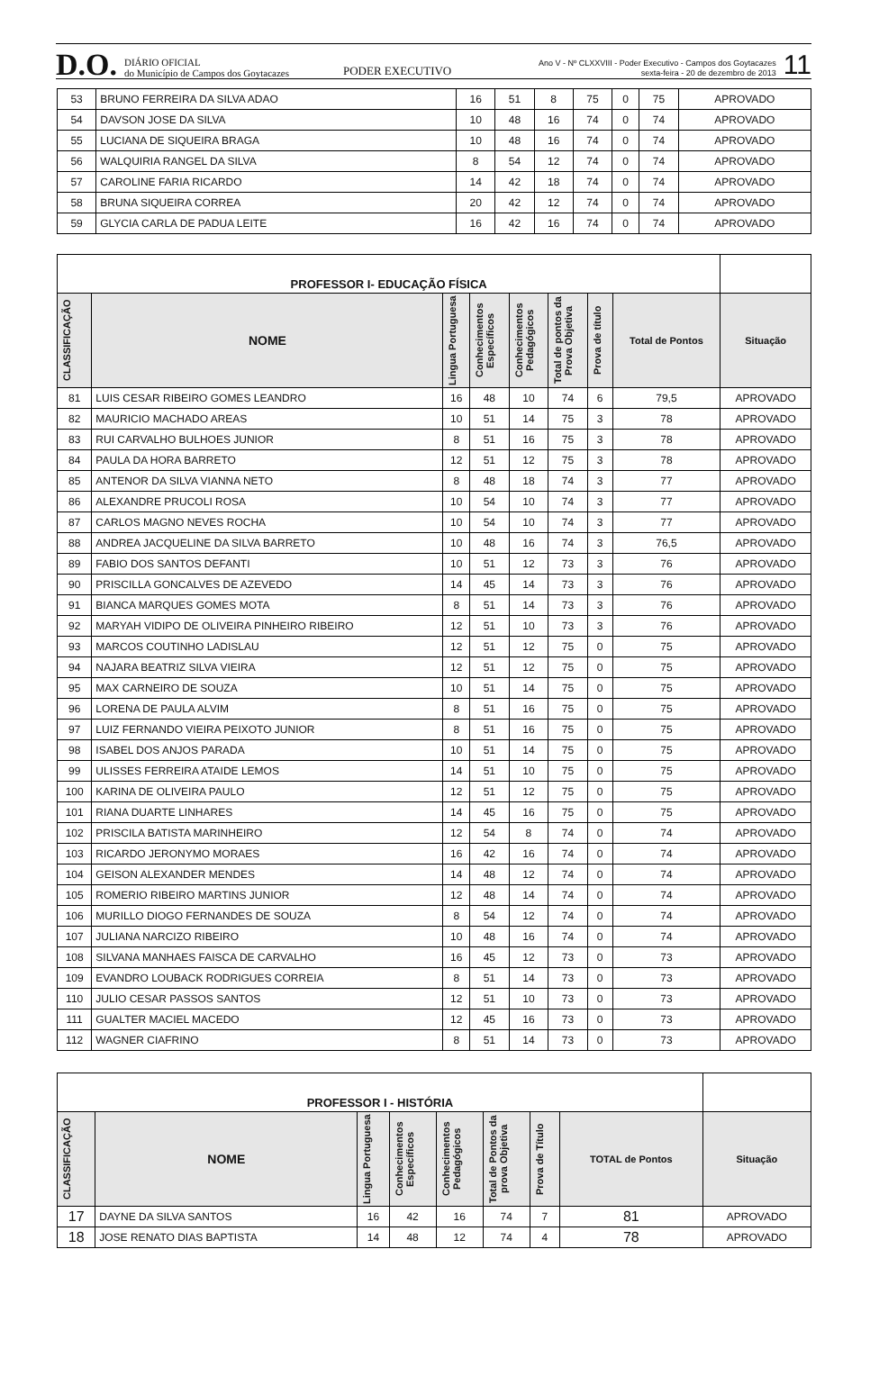D.O. DIÁRIO OFICIAL
do Município de Campos dos Goytacazes PODER EXECUTIVO Ano V - Nº CLXXVIII - Poder Executivo - Campos dos Goytacazes
sexta-feira - 20 de dezembro de 2013 11
| 53 | BRUNO FERREIRA DA SILVA ADAO | 16 | 51 | 8 | 75 | 0 | 75 | APROVADO |
| 54 | DAVSON JOSE DA SILVA | 10 | 48 | 16 | 74 | 0 | 74 | APROVADO |
| 55 | LUCIANA DE SIQUEIRA BRAGA | 10 | 48 | 16 | 74 | 0 | 74 | APROVADO |
| 56 | WALQUIRIA RANGEL DA SILVA | 8 | 54 | 12 | 74 | 0 | 74 | APROVADO |
| 57 | CAROLINE FARIA RICARDO | 14 | 42 | 18 | 74 | 0 | 74 | APROVADO |
| 58 | BRUNA SIQUEIRA CORREA | 20 | 42 | 12 | 74 | 0 | 74 | APROVADO |
| 59 | GLYCIA CARLA DE PADUA LEITE | 16 | 42 | 16 | 74 | 0 | 74 | APROVADO |
| PROFESSOR I- EDUCAÇÃO FÍSICA | | | | | | | | |
| CLASSIFICAÇÃO | NOME | Lingua Portuguesa | Conhecimentos Específicos | Conhecimentos Pedagógicos | Total de pontos da Prova Objetiva | Prova de título | Total de Pontos | Situação |
| 81 | LUIS CESAR RIBEIRO GOMES LEANDRO | 16 | 48 | 10 | 74 | 6 | 79,5 | APROVADO |
| 82 | MAURICIO MACHADO AREAS | 10 | 51 | 14 | 75 | 3 | 78 | APROVADO |
| 83 | RUI CARVALHO BULHOES JUNIOR | 8 | 51 | 16 | 75 | 3 | 78 | APROVADO |
| 84 | PAULA DA HORA BARRETO | 12 | 51 | 12 | 75 | 3 | 78 | APROVADO |
| 85 | ANTENOR DA SILVA VIANNA NETO | 8 | 48 | 18 | 74 | 3 | 77 | APROVADO |
| 86 | ALEXANDRE PRUCOLI ROSA | 10 | 54 | 10 | 74 | 3 | 77 | APROVADO |
| 87 | CARLOS MAGNO NEVES ROCHA | 10 | 54 | 10 | 74 | 3 | 77 | APROVADO |
| 88 | ANDREA JACQUELINE DA SILVA BARRETO | 10 | 48 | 16 | 74 | 3 | 76,5 | APROVADO |
| 89 | FABIO DOS SANTOS DEFANTI | 10 | 51 | 12 | 73 | 3 | 76 | APROVADO |
| 90 | PRISCILLA GONCALVES DE AZEVEDO | 14 | 45 | 14 | 73 | 3 | 76 | APROVADO |
| 91 | BIANCA MARQUES GOMES MOTA | 8 | 51 | 14 | 73 | 3 | 76 | APROVADO |
| 92 | MARYAH VIDIPO DE OLIVEIRA PINHEIRO RIBEIRO | 12 | 51 | 10 | 73 | 3 | 76 | APROVADO |
| 93 | MARCOS COUTINHO LADISLAU | 12 | 51 | 12 | 75 | 0 | 75 | APROVADO |
| 94 | NAJARA BEATRIZ SILVA VIEIRA | 12 | 51 | 12 | 75 | 0 | 75 | APROVADO |
| 95 | MAX CARNEIRO DE SOUZA | 10 | 51 | 14 | 75 | 0 | 75 | APROVADO |
| 96 | LORENA DE PAULA ALVIM | 8 | 51 | 16 | 75 | 0 | 75 | APROVADO |
| 97 | LUIZ FERNANDO VIEIRA PEIXOTO JUNIOR | 8 | 51 | 16 | 75 | 0 | 75 | APROVADO |
| 98 | ISABEL DOS ANJOS PARADA | 10 | 51 | 14 | 75 | 0 | 75 | APROVADO |
| 99 | ULISSES FERREIRA ATAIDE LEMOS | 14 | 51 | 10 | 75 | 0 | 75 | APROVADO |
| 100 | KARINA DE OLIVEIRA PAULO | 12 | 51 | 12 | 75 | 0 | 75 | APROVADO |
| 101 | RIANA DUARTE LINHARES | 14 | 45 | 16 | 75 | 0 | 75 | APROVADO |
| 102 | PRISCILA BATISTA MARINHEIRO | 12 | 54 | 8 | 74 | 0 | 74 | APROVADO |
| 103 | RICARDO JERONYMO MORAES | 16 | 42 | 16 | 74 | 0 | 74 | APROVADO |
| 104 | GEISON ALEXANDER MENDES | 14 | 48 | 12 | 74 | 0 | 74 | APROVADO |
| 105 | ROMERIO RIBEIRO MARTINS JUNIOR | 12 | 48 | 14 | 74 | 0 | 74 | APROVADO |
| 106 | MURILLO DIOGO FERNANDES DE SOUZA | 8 | 54 | 12 | 74 | 0 | 74 | APROVADO |
| 107 | JULIANA NARCIZO RIBEIRO | 10 | 48 | 16 | 74 | 0 | 74 | APROVADO |
| 108 | SILVANA MANHAES FAISCA DE CARVALHO | 16 | 45 | 12 | 73 | 0 | 73 | APROVADO |
| 109 | EVANDRO LOUBACK RODRIGUES CORREIA | 8 | 51 | 14 | 73 | 0 | 73 | APROVADO |
| 110 | JULIO CESAR PASSOS SANTOS | 12 | 51 | 10 | 73 | 0 | 73 | APROVADO |
| 111 | GUALTER MACIEL MACEDO | 12 | 45 | 16 | 73 | 0 | 73 | APROVADO |
| 112 | WAGNER CIAFRINO | 8 | 51 | 14 | 73 | 0 | 73 | APROVADO |
| PROFESSOR I - HISTÓRIA | | | | | | | | |
| CLASSIFICAÇÃO | NOME | Lingua Portuguesa | Conhecimentos Específicos | Conhecimentos Pedagógicos | Total de Pontos da prova Objetiva | Prova de Título | TOTAL de Pontos | Situação |
| 17 | DAYNE DA SILVA SANTOS | 16 | 42 | 16 | 74 | 7 | 81 | APROVADO |
| 18 | JOSE RENATO DIAS BAPTISTA | 14 | 48 | 12 | 74 | 4 | 78 | APROVADO |